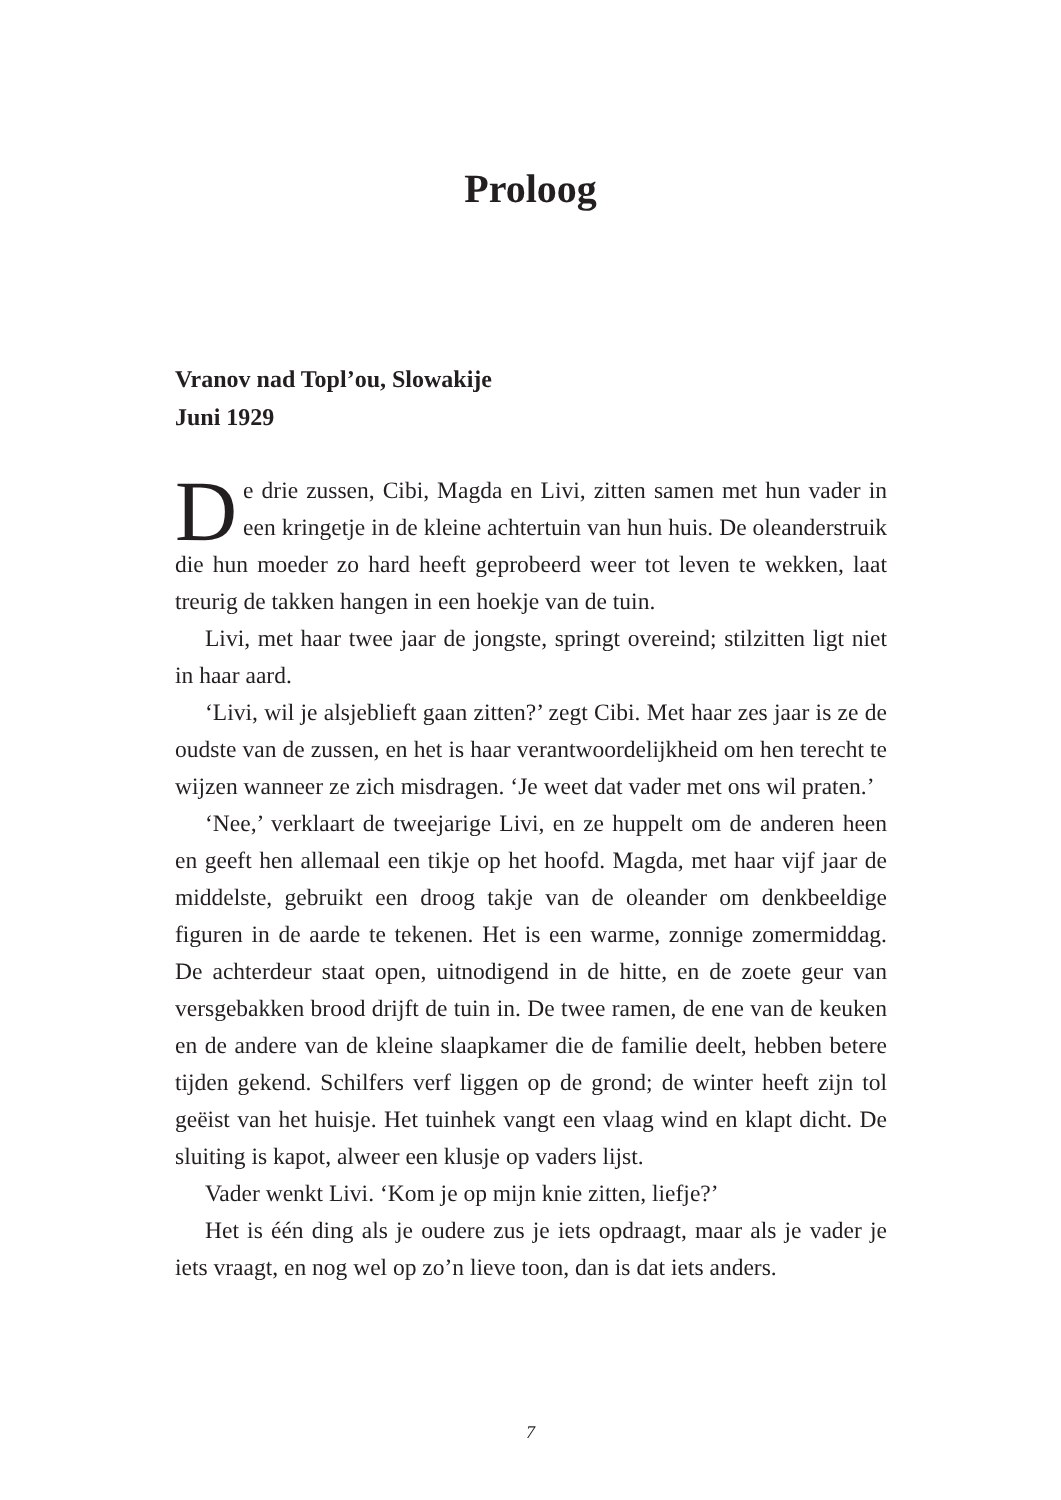Proloog
Vranov nad Topl’ou, Slowakije
Juni 1929
De drie zussen, Cibi, Magda en Livi, zitten samen met hun vader in een kringetje in de kleine achtertuin van hun huis. De oleanderstruik die hun moeder zo hard heeft geprobeerd weer tot leven te wekken, laat treurig de takken hangen in een hoekje van de tuin.
Livi, met haar twee jaar de jongste, springt overeind; stilzitten ligt niet in haar aard.
‘Livi, wil je alsjeblieft gaan zitten?’ zegt Cibi. Met haar zes jaar is ze de oudste van de zussen, en het is haar verantwoordelijkheid om hen terecht te wijzen wanneer ze zich misdragen. ‘Je weet dat vader met ons wil praten.’
‘Nee,’ verklaart de tweejarige Livi, en ze huppelt om de anderen heen en geeft hen allemaal een tikje op het hoofd. Magda, met haar vijf jaar de middelste, gebruikt een droog takje van de oleander om denkbeeldige figuren in de aarde te tekenen. Het is een warme, zonnige zomermiddag. De achterdeur staat open, uitnodigend in de hitte, en de zoete geur van versgebakken brood drijft de tuin in. De twee ramen, de ene van de keuken en de andere van de kleine slaapkamer die de familie deelt, hebben betere tijden gekend. Schilfers verf liggen op de grond; de winter heeft zijn tol geëist van het huisje. Het tuinhek vangt een vlaag wind en klapt dicht. De sluiting is kapot, alweer een klusje op vaders lijst.
Vader wenkt Livi. ‘Kom je op mijn knie zitten, liefje?’
Het is één ding als je oudere zus je iets opdraagt, maar als je vader je iets vraagt, en nog wel op zo’n lieve toon, dan is dat iets anders.
7